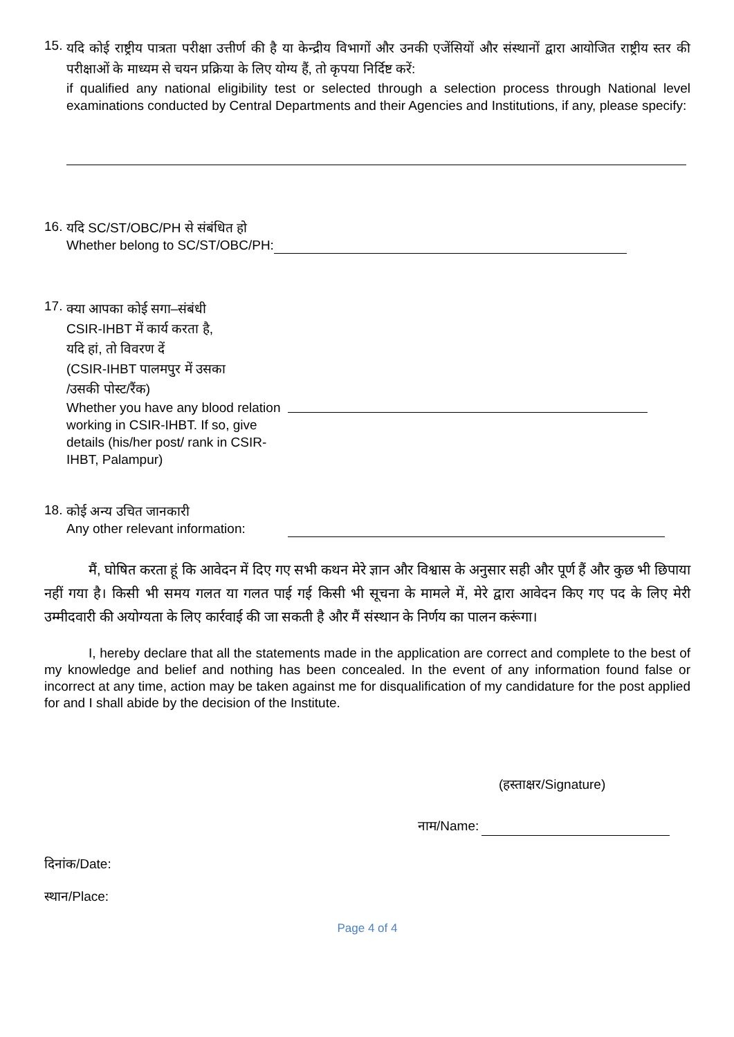15.
यदि कोई राष्ट्रीय पात्रता परीक्षा उत्तीर्ण की है या केन्द्रीय विभागों और उनकी एजेंसियों और संस्थानों द्वारा आयोजित राष्ट्रीय स्तर की परीक्षाओं के माध्यम से चयन प्रक्रिया के लिए योग्य हैं, तो कृपया निर्दिष्ट करें:
if qualified any national eligibility test or selected through a selection process through National level examinations conducted by Central Departments and their Agencies and Institutions, if any, please specify:
16.
यदि SC/ST/OBC/PH से संबंधित हो
Whether belong to SC/ST/OBC/PH:
17.
क्या आपका कोई सगा–संबंधी
CSIR-IHBT में कार्य करता है,
यदि हां, तो विवरण दें
(CSIR-IHBT पालमपुर में उसका
/उसकी पोस्ट/रैंक)
Whether you have any blood relation working in CSIR-IHBT. If so, give details (his/her post/ rank in CSIR-IHBT, Palampur)
18.
कोई अन्य उचित जानकारी
Any other relevant information:
मैं, घोषित करता हूं कि आवेदन में दिए गए सभी कथन मेरे ज्ञान और विश्वास के अनुसार सही और पूर्ण हैं और कुछ भी छिपाया नहीं गया है। किसी भी समय गलत या गलत पाई गई किसी भी सूचना के मामले में, मेरे द्वारा आवेदन किए गए पद के लिए मेरी उम्मीदवारी की अयोग्यता के लिए कार्रवाई की जा सकती है और मैं संस्थान के निर्णय का पालन करूंगा।
I, hereby declare that all the statements made in the application are correct and complete to the best of my knowledge and belief and nothing has been concealed. In the event of any information found false or incorrect at any time, action may be taken against me for disqualification of my candidature for the post applied for and I shall abide by the decision of the Institute.
(हस्ताक्षर/Signature)
नाम/Name:
दिनांक/Date:
स्थान/Place:
Page 4 of 4